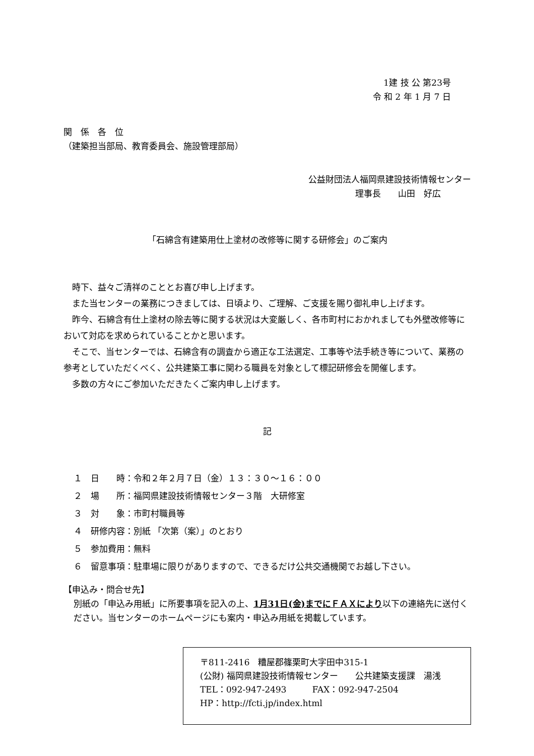1建 技 公 第23号
令 和 2 年 1 月 7 日
関　係　各　位
（建築担当部局、教育委員会、施設管理部局）
公益財団法人福岡県建設技術情報センター
理事長　　山田　好広
「石綿含有建築用仕上塗材の改修等に関する研修会」のご案内
時下、益々ご清祥のこととお喜び申し上げます。
また当センターの業務につきましては、日頃より、ご理解、ご支援を賜り御礼申し上げます。
昨今、石綿含有仕上塗材の除去等に関する状況は大変厳しく、各市町村におかれましても外壁改修等において対応を求められていることかと思います。
そこで、当センターでは、石綿含有の調査から適正な工法選定、工事等や法手続き等について、業務の参考としていただくべく、公共建築工事に関わる職員を対象として標記研修会を開催します。
多数の方々にご参加いただきたくご案内申し上げます。
記
１　日　　時：令和２年２月７日（金）１３：３０～１６：００
２　場　　所：福岡県建設技術情報センター３階　大研修室
３　対　　象：市町村職員等
４　研修内容：別紙 「次第（案）」のとおり
５　参加費用：無料
６　留意事項：駐車場に限りがありますので、できるだけ公共交通機関でお越し下さい。
【申込み・問合せ先】
別紙の「申込み用紙」に所要事項を記入の上、1月31日(金)までにＦＡＸにより以下の連絡先に送付ください。当センターのホームページにも案内・申込み用紙を掲載しています。
〒811-2416　糟屋郡篠栗町大字田中315-1
(公財) 福岡県建設技術情報センター　　公共建築支援課　湯浅
TEL：092-947-2493　　　FAX：092-947-2504
HP：http://fcti.jp/index.html